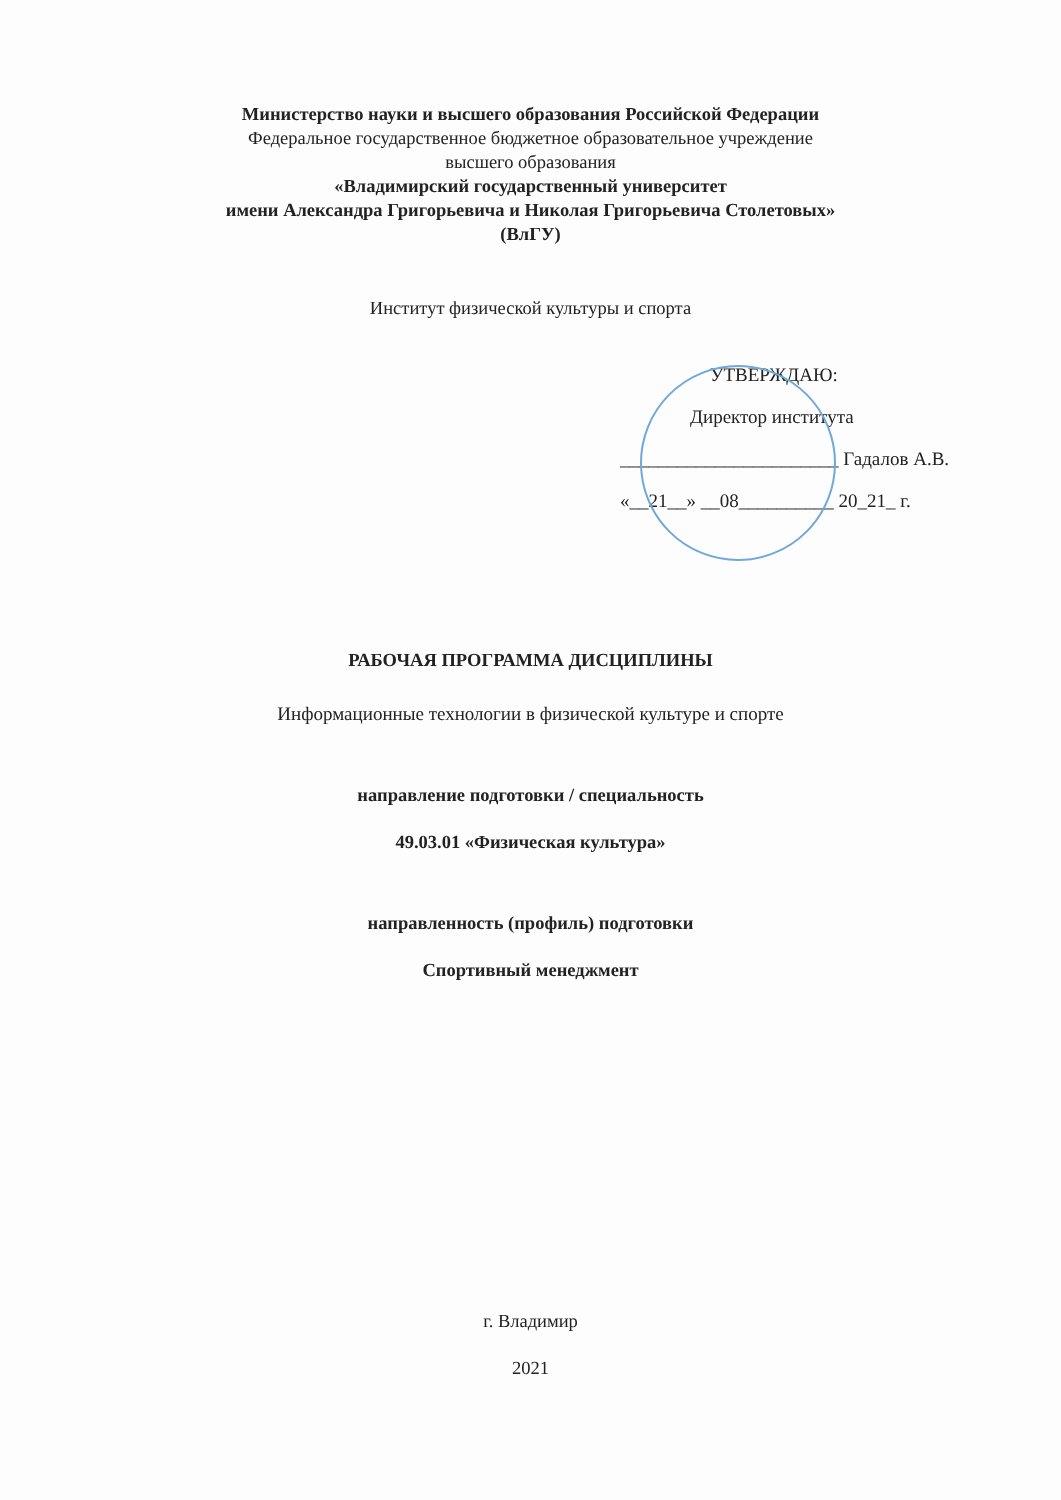Министерство науки и высшего образования Российской Федерации
Федеральное государственное бюджетное образовательное учреждение
высшего образования
«Владимирский государственный университет
имени Александра Григорьевича и Николая Григорьевича Столетовых»
(ВлГУ)
Институт физической культуры и спорта
УТВЕРЖДАЮ:
Директор института
_______________________ Гадалов А.В.
«__21__» __08__________ 20_21_ г.
РАБОЧАЯ ПРОГРАММА ДИСЦИПЛИНЫ
Информационные технологии в физической культуре и спорте
направление подготовки / специальность
49.03.01 «Физическая культура»
направленность (профиль) подготовки
Спортивный менеджмент
г. Владимир
2021